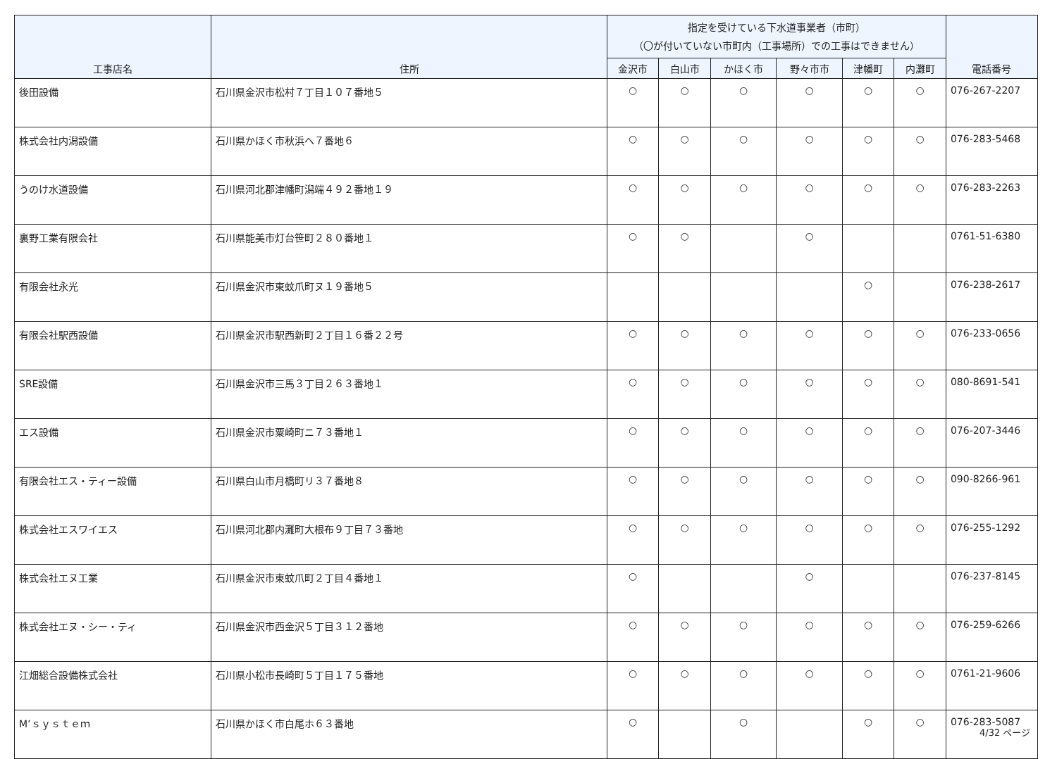| 工事店名 | 住所 | 指定を受けている下水道事業者（市町） （〇が付いていない市町内（工事場所）での工事はできません） | | | | | | 電話番号 |
| --- | --- | --- | --- | --- | --- | --- | --- | --- |
| | | 金沢市 | 白山市 | かほく市 | 野々市市 | 津幡町 | 内灘町 | |
| 後田設備 | 石川県金沢市松村７丁目１０７番地５ | ○ | ○ | ○ | ○ | ○ | ○ | 076-267-2207 |
| 株式会社内潟設備 | 石川県かほく市秋浜へ７番地６ | ○ | ○ | ○ | ○ | ○ | ○ | 076-283-5468 |
| うのけ水道設備 | 石川県河北郡津幡町潟端４９２番地１９ | ○ | ○ | ○ | ○ | ○ | ○ | 076-283-2263 |
| 裏野工業有限会社 | 石川県能美市灯台笹町２８０番地１ | ○ | ○ | | ○ | | | 0761-51-6380 |
| 有限会社永光 | 石川県金沢市東蚊爪町ヌ１９番地５ | | | | | ○ | | 076-238-2617 |
| 有限会社駅西設備 | 石川県金沢市駅西新町２丁目１６番２２号 | ○ | ○ | ○ | ○ | ○ | ○ | 076-233-0656 |
| SRE設備 | 石川県金沢市三馬３丁目２６３番地１ | ○ | ○ | ○ | ○ | ○ | ○ | 080-8691-541 |
| エス設備 | 石川県金沢市粟崎町ニ７３番地１ | ○ | ○ | ○ | ○ | ○ | ○ | 076-207-3446 |
| 有限会社エス・ティー設備 | 石川県白山市月橋町リ３７番地８ | ○ | ○ | ○ | ○ | ○ | ○ | 090-8266-961 |
| 株式会社エスワイエス | 石川県河北郡内灘町大根布９丁目７３番地 | ○ | ○ | ○ | ○ | ○ | ○ | 076-255-1292 |
| 株式会社エヌ工業 | 石川県金沢市東蚊爪町２丁目４番地１ | ○ | | | ○ | | | 076-237-8145 |
| 株式会社エヌ・シー・ティ | 石川県金沢市西金沢５丁目３１２番地 | ○ | ○ | ○ | ○ | ○ | ○ | 076-259-6266 |
| 江畑総合設備株式会社 | 石川県小松市長崎町５丁目１７５番地 | ○ | ○ | ○ | ○ | ○ | ○ | 0761-21-9606 |
| M’ｓｙｓｔｅｍ | 石川県かほく市白尾ホ６３番地 | ○ | | ○ | | ○ | ○ | 076-283-5087 |
4/32 ページ